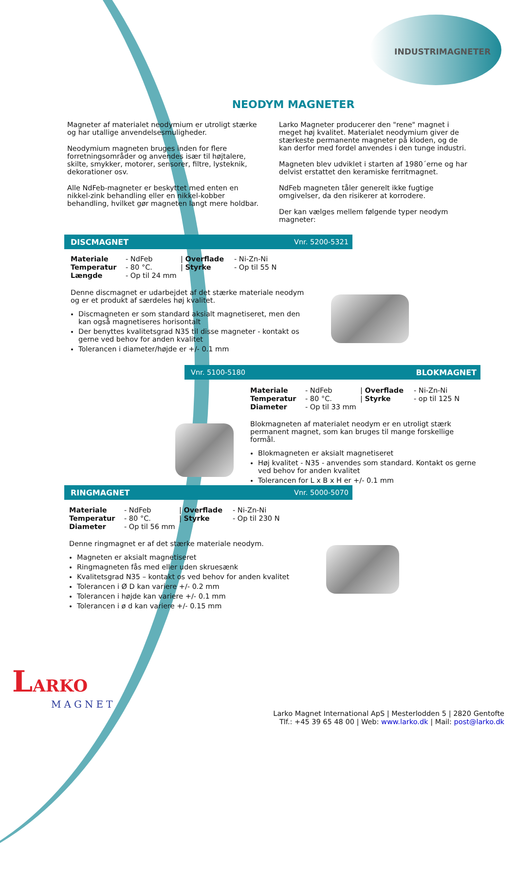INDUSTRIMAGNETER
NEODYM MAGNETER
Magneter af materialet neodymium er utroligt stærke og har utallige anvendelsesmuligheder.
Neodymium magneten bruges inden for flere forretningsområder og anvendes især til højtalere, skilte, smykker, motorer, sensorer, filtre, lysteknik, dekorationer osv.
Alle NdFeb-magneter er beskyttet med enten en nikkel-zink behandling eller en nikkel-kobber behandling, hvilket gør magneten langt mere holdbar.
Larko Magneter producerer den "rene" magnet i meget høj kvalitet. Materialet neodymium giver de stærkeste permanente magneter på kloden, og de kan derfor med fordel anvendes i den tunge industri.
Magneten blev udviklet i starten af 1980´erne og har delvist erstattet den keramiske ferritmagnet.
NdFeb magneten tåler generelt ikke fugtige omgivelser, da den risikerer at korrodere.
Der kan vælges mellem følgende typer neodym magneter:
DISCMAGNET Vnr. 5200-5321
Materiale - NdFeb | Overflade - Ni-Zn-Ni Temperatur - 80 °C. | Styrke - Op til 55 N Længde - Op til 24 mm
Denne discmagnet er udarbejdet af det stærke materiale neodym og er et produkt af særdeles høj kvalitet.
Discmagneten er som standard aksialt magnetiseret, men den kan også magnetiseres horisontalt
Der benyttes kvalitetsgrad N35 til disse magneter - kontakt os gerne ved behov for anden kvalitet
Tolerancen i diameter/højde er +/- 0.1 mm
Vnr. 5100-5180 BLOKMAGNET
Materiale - NdFeb | Overflade - Ni-Zn-Ni Temperatur - 80 °C. | Styrke - op til 125 N Diameter - Op til 33 mm
Blokmagneten af materialet neodym er en utroligt stærk permanent magnet, som kan bruges til mange forskellige formål.
Blokmagneten er aksialt magnetiseret
Høj kvalitet - N35 - anvendes som standard. Kontakt os gerne ved behov for anden kvalitet
Tolerancen for L x B x H er +/- 0.1 mm
RINGMAGNET Vnr. 5000-5070
Materiale - NdFeb | Overflade - Ni-Zn-Ni Temperatur - 80 °C. | Styrke - Op til 230 N Diameter - Op til 56 mm
Denne ringmagnet er af det stærke materiale neodym.
Magneten er aksialt magnetiseret
Ringmagneten fås med eller uden skruesænk
Kvalitetsgrad N35 – kontakt os ved behov for anden kvalitet
Tolerancen i Ø D kan variere +/- 0.2 mm
Tolerancen i højde kan variere +/- 0.1 mm
Tolerancen i ø d kan variere +/- 0.15 mm
LARKO
MAGNET
Larko Magnet International ApS | Mesterlodden 5 | 2820 Gentofte
Tlf.: +45 39 65 48 00 | Web: www.larko.dk | Mail: post@larko.dk